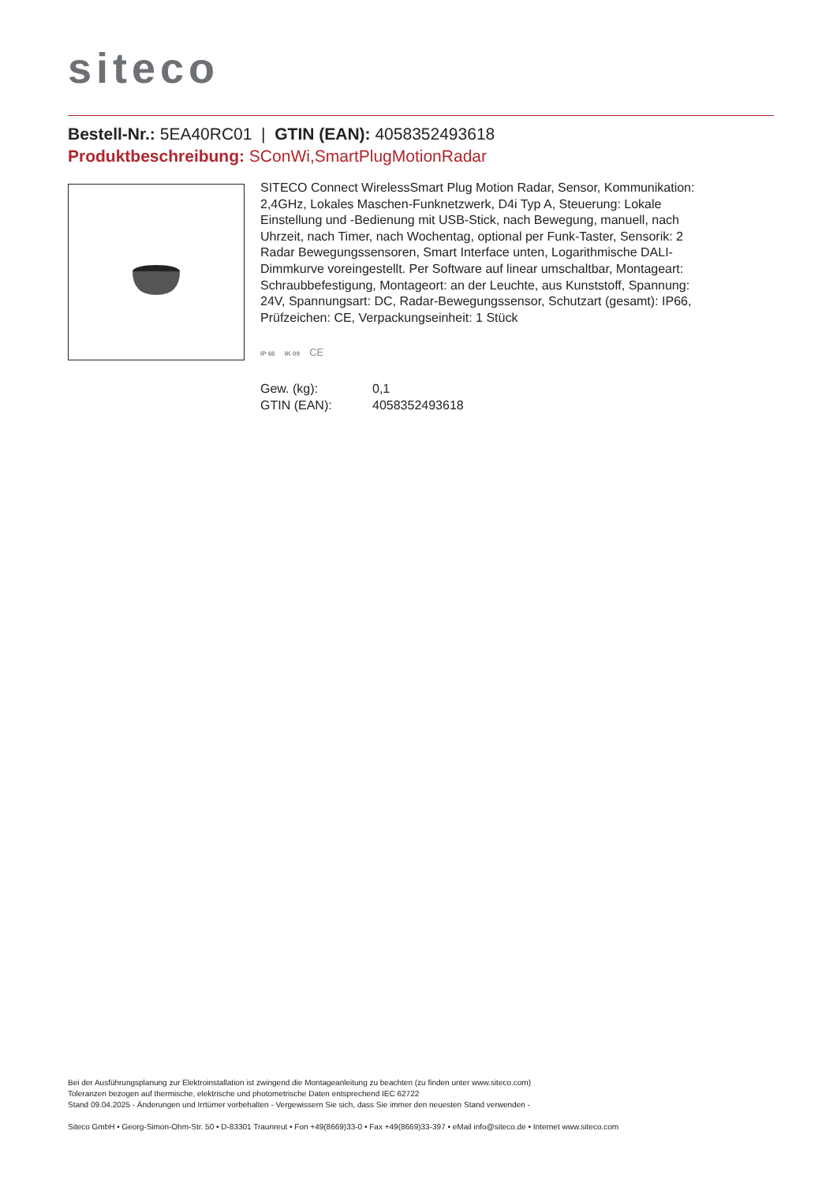siteco
Bestell-Nr.: 5EA40RC01 | GTIN (EAN): 4058352493618
Produktbeschreibung: SConWi,SmartPlugMotionRadar
SITECO Connect WirelessSmart Plug Motion Radar, Sensor, Kommunikation: 2,4GHz, Lokales Maschen-Funknetzwerk, D4i Typ A, Steuerung: Lokale Einstellung und -Bedienung mit USB-Stick, nach Bewegung, manuell, nach Uhrzeit, nach Timer, nach Wochentag, optional per Funk-Taster, Sensorik: 2 Radar Bewegungssensoren, Smart Interface unten, Logarithmische DALI-Dimmkurve voreingestellt. Per Software auf linear umschaltbar, Montageart: Schraubbefestigung, Montageort: an der Leuchte, aus Kunststoff, Spannung: 24V, Spannungsart: DC, Radar-Bewegungssensor, Schutzart (gesamt): IP66, Prüfzeichen: CE, Verpackungseinheit: 1 Stück
IP 66 IK 09 CE
| Gew. (kg): | 0,1 |
| GTIN (EAN): | 4058352493618 |
Bei der Ausführungsplanung zur Elektroinstallation ist zwingend die Montageanleitung zu beachten (zu finden unter www.siteco.com)
Toleranzen bezogen auf thermische, elektrische und photometrische Daten entsprechend IEC 62722
Stand 09.04.2025 - Änderungen und Irrtümer vorbehalten - Vergewissern Sie sich, dass Sie immer den neuesten Stand verwenden -
Siteco GmbH • Georg-Simon-Ohm-Str. 50 • D-83301 Traunreut • Fon +49(8669)33-0 • Fax +49(8669)33-397 • eMail info@siteco.de • Internet www.siteco.com